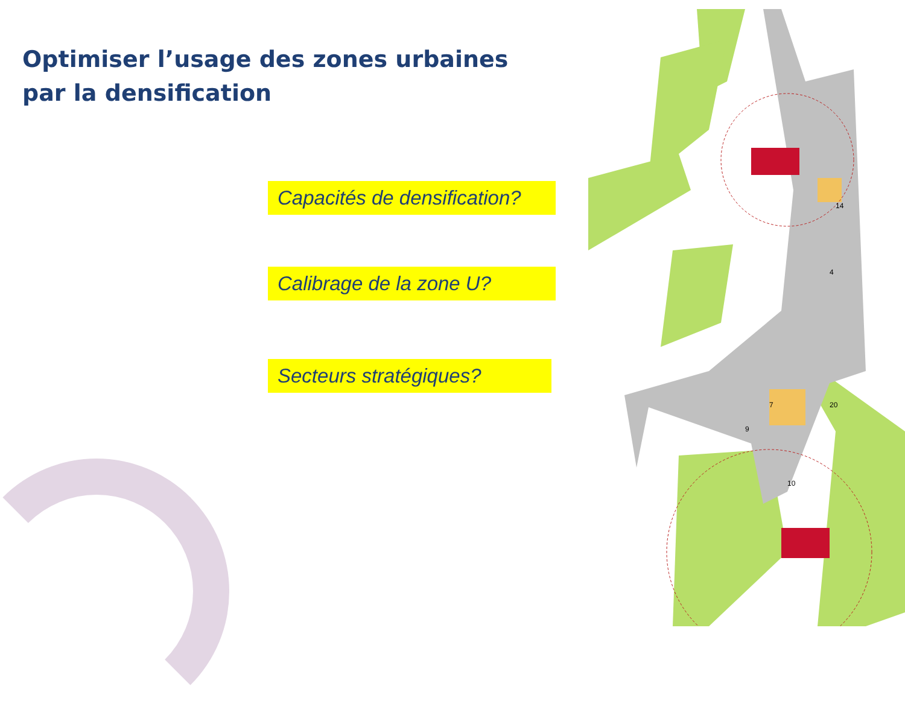Optimiser l’usage des zones urbaines
par la densification
Capacités de densification?
Calibrage de la zone U?
Secteurs stratégiques?
14
4
7
20
9
10